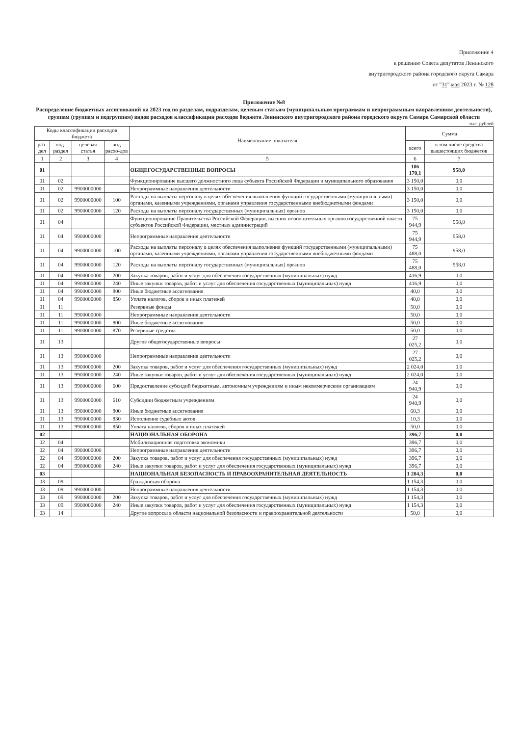Приложение 4
к решению Совета депутатов Ленинского
внутригородского района городского округа Самара
от "31" мая 2023 г. № 128
Приложение №8
Распределение бюджетных ассигнований на 2023 год по разделам, подразделам, целевым статьям (муниципальным программам и непрограммным направлениям деятельности), группам (группам и подгруппам) видов расходов классификации расходов бюджета Ленинского внутригородского района городского округа Самара Самарской области
тыс. рублей
| Коды классификации расходов бюджета | | | | Наименование показателя | Сумма | |
| --- | --- | --- | --- | --- | --- | --- |
| раз-дел | под-раздел | целевая статья | вид расхо-дов | | всего | в том числе средства вышестоящих бюджетов |
| 1 | 2 | 3 | 4 | 5 | 6 | 7 |
| 01 | | | | ОБЩЕГОСУДАРСТВЕННЫЕ ВОПРОСЫ | 106 170,1 | 958,0 |
| 01 | 02 | | | Функционирование высшего должностного лица субъекта Российской Федерации и муниципального образования | 3 150,0 | 0,0 |
| 01 | 02 | 9900000000 | | Непрограммные направления деятельности | 3 150,0 | 0,0 |
| 01 | 02 | 9900000000 | 100 | Расходы на выплаты персоналу в целях обеспечения выполнения функций государственными (муниципальными) органами, казенными учреждениями, органами управления государственными внебюджетными фондами | 3 150,0 | 0,0 |
| 01 | 02 | 9900000000 | 120 | Расходы на выплаты персоналу государственных (муниципальных) органов | 3 150,0 | 0,0 |
| 01 | 04 | | | Функционирование Правительства Российской Федерации, высших исполнительных органов государственной власти субъектов Российской Федерации, местных администраций | 75 944,9 | 958,0 |
| 01 | 04 | 9900000000 | | Непрограммные направления деятельности | 75 944,9 | 958,0 |
| 01 | 04 | 9900000000 | 100 | Расходы на выплаты персоналу в целях обеспечения выполнения функций государственными (муниципальными) органами, казенными учреждениями, органами управления государственными внебюджетными фондами | 75 488,0 | 958,0 |
| 01 | 04 | 9900000000 | 120 | Расходы на выплаты персоналу государственных (муниципальных) органов | 75 488,0 | 958,0 |
| 01 | 04 | 9900000000 | 200 | Закупка товаров, работ и услуг для обеспечения государственных (муниципальных) нужд | 416,9 | 0,0 |
| 01 | 04 | 9900000000 | 240 | Иные закупки товаров, работ и услуг для обеспечения государственных (муниципальных) нужд | 416,9 | 0,0 |
| 01 | 04 | 9900000000 | 800 | Иные бюджетные ассигнования | 40,0 | 0,0 |
| 01 | 04 | 9900000000 | 850 | Уплата налогов, сборов и иных платежей | 40,0 | 0,0 |
| 01 | 11 | | | Резервные фонды | 50,0 | 0,0 |
| 01 | 11 | 9900000000 | | Непрограммные направления деятельности | 50,0 | 0,0 |
| 01 | 11 | 9900000000 | 800 | Иные бюджетные ассигнования | 50,0 | 0,0 |
| 01 | 11 | 9900000000 | 870 | Резервные средства | 50,0 | 0,0 |
| 01 | 13 | | | Другие общегосударственные вопросы | 27 025,2 | 0,0 |
| 01 | 13 | 9900000000 | | Непрограммные направления деятельности | 27 025,2 | 0,0 |
| 01 | 13 | 9900000000 | 200 | Закупка товаров, работ и услуг для обеспечения государственных (муниципальных) нужд | 2 024,0 | 0,0 |
| 01 | 13 | 9900000000 | 240 | Иные закупки товаров, работ и услуг для обеспечения государственных (муниципальных) нужд | 2 024,0 | 0,0 |
| 01 | 13 | 9900000000 | 600 | Предоставление субсидий бюджетным, автономным учреждениям и иным некоммерческим организациям | 24 940,9 | 0,0 |
| 01 | 13 | 9900000000 | 610 | Субсидии бюджетным учреждениям | 24 940,9 | 0,0 |
| 01 | 13 | 9900000000 | 800 | Иные бюджетные ассигнования | 60,3 | 0,0 |
| 01 | 13 | 9900000000 | 830 | Исполнение судебных актов | 10,3 | 0,0 |
| 01 | 13 | 9900000000 | 850 | Уплата налогов, сборов и иных платежей | 50,0 | 0,0 |
| 02 | | | | НАЦИОНАЛЬНАЯ ОБОРОНА | 396,7 | 0,0 |
| 02 | 04 | | | Мобилизационная подготовка экономики | 396,7 | 0,0 |
| 02 | 04 | 9900000000 | | Непрограммные направления деятельности | 396,7 | 0,0 |
| 02 | 04 | 9900000000 | 200 | Закупка товаров, работ и услуг для обеспечения государственных (муниципальных) нужд | 396,7 | 0,0 |
| 02 | 04 | 9900000000 | 240 | Иные закупки товаров, работ и услуг для обеспечения государственных (муниципальных) нужд | 396,7 | 0,0 |
| 03 | | | | НАЦИОНАЛЬНАЯ БЕЗОПАСНОСТЬ И ПРАВООХРАНИТЕЛЬНАЯ ДЕЯТЕЛЬНОСТЬ | 1 204,3 | 0,0 |
| 03 | 09 | | | Гражданская оборона | 1 154,3 | 0,0 |
| 03 | 09 | 9900000000 | | Непрограммные направления деятельности | 1 154,3 | 0,0 |
| 03 | 09 | 9900000000 | 200 | Закупка товаров, работ и услуг для обеспечения государственных (муниципальных) нужд | 1 154,3 | 0,0 |
| 03 | 09 | 9900000000 | 240 | Иные закупки товаров, работ и услуг для обеспечения государственных (муниципальных) нужд | 1 154,3 | 0,0 |
| 03 | 14 | | | Другие вопросы в области национальной безопасности и правоохранительной деятельности | 50,0 | 0,0 |